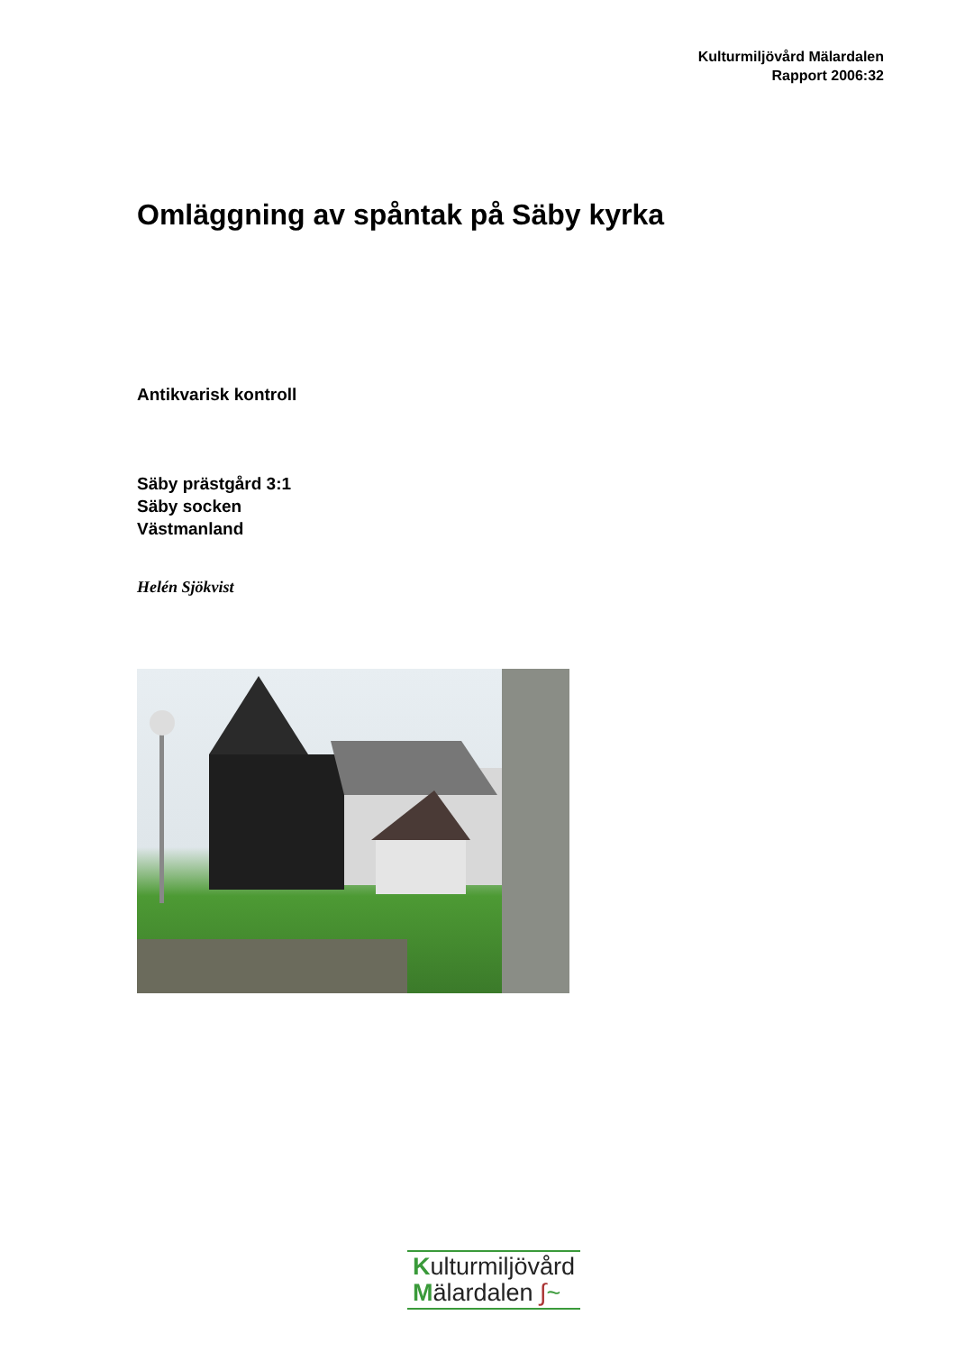Kulturmiljövård Mälardalen
Rapport 2006:32
Omläggning av spåntak på Säby kyrka
Antikvarisk kontroll
Säby prästgård 3:1
Säby socken
Västmanland
Helén Sjökvist
Kulturmiljövård
Mälardalen ∫~